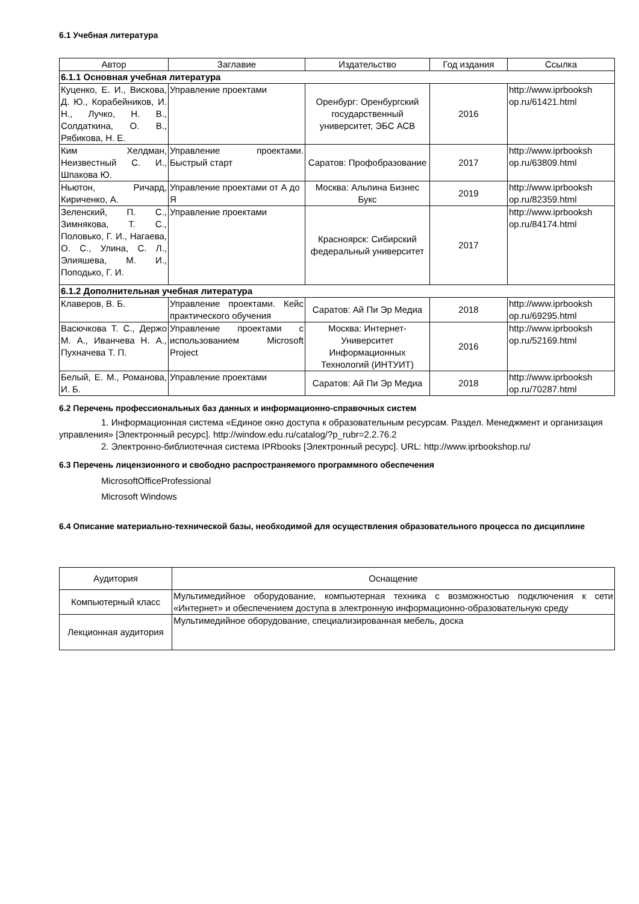6.1 Учебная литература
| Автор | Заглавие | Издательство | Год издания | Ссылка |
| --- | --- | --- | --- | --- |
| 6.1.1 Основная учебная литература | | | | |
| Куценко, Е. И., Вискова, Д. Ю., Корабейников, И. Н., Лучко, Н. В., Солдаткина, О. В., Рябикова, Н. Е. | Управление проектами | Оренбург: Оренбургский государственный университет, ЭБС АСВ | 2016 | http://www.iprbooksh op.ru/61421.html |
| Ким Хелдман, Неизвестный С. И., Шпакова Ю. | Управление проектами. Быстрый старт | Саратов: Профобразование | 2017 | http://www.iprbooksh op.ru/63809.html |
| Ньютон, Ричард, Кириченко, А. | Управление проектами от А до Я | Москва: Альпина Бизнес Букс | 2019 | http://www.iprbooksh op.ru/82359.html |
| Зеленский, П. С., Зимнякова, Т. С., Половько, Г. И., Нагаева, О. С., Улина, С. Л., Элияшева, М. И., Поподько, Г. И. | Управление проектами | Красноярск: Сибирский федеральный университет | 2017 | http://www.iprbooksh op.ru/84174.html |
| 6.1.2 Дополнительная учебная литература | | | | |
| Клаверов, В. Б. | Управление проектами. Кейс практического обучения | Саратов: Ай Пи Эр Медиа | 2018 | http://www.iprbooksh op.ru/69295.html |
| Васючкова Т. С., Держо М. А., Иванчева Н. А., Пухначева Т. П. | Управление проектами с использованием Microsoft Project | Москва: Интернет-Университет Информационных Технологий (ИНТУИТ) | 2016 | http://www.iprbooksh op.ru/52169.html |
| Белый, Е. М., Романова, И. Б. | Управление проектами | Саратов: Ай Пи Эр Медиа | 2018 | http://www.iprbooksh op.ru/70287.html |
6.2 Перечень профессиональных баз данных и информационно-справочных систем
1. Информационная система «Единое окно доступа к образовательным ресурсам. Раздел. Менеджмент и организация управления» [Электронный ресурс]. http://window.edu.ru/catalog/?p_rubr=2.2.76.2
2. Электронно-библиотечная система IPRbooks [Электронный ресурс]. URL: http://www.iprbookshop.ru/
6.3 Перечень лицензионного и свободно распространяемого программного обеспечения
MicrosoftOfficeProfessional
Microsoft Windows
6.4 Описание материально-технической базы, необходимой для осуществления образовательного процесса по дисциплине
| Аудитория | Оснащение |
| --- | --- |
| Компьютерный класс | Мультимедийное оборудование, компьютерная техника с возможностью подключения к сети «Интернет» и обеспечением доступа в электронную информационно-образовательную среду |
| Лекционная аудитория | Мультимедийное оборудование, специализированная мебель, доска |